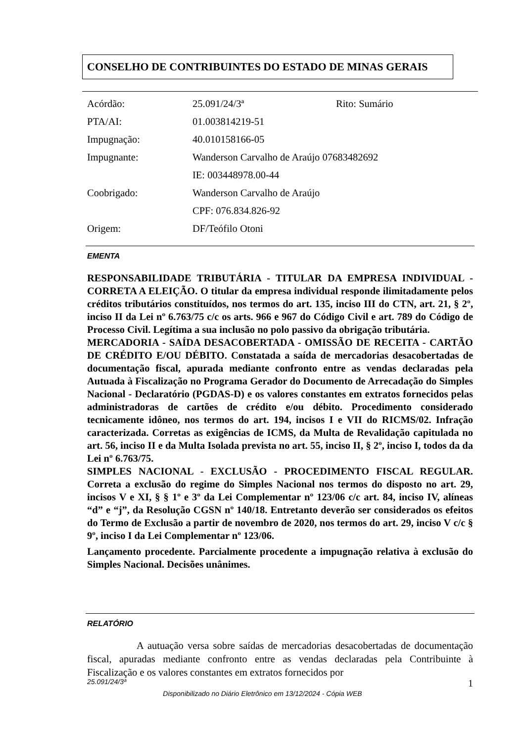CONSELHO DE CONTRIBUINTES DO ESTADO DE MINAS GERAIS
| Acórdão: | 25.091/24/3ª | Rito: Sumário |
| PTA/AI: | 01.003814219-51 | |
| Impugnação: | 40.010158166-05 | |
| Impugnante: | Wanderson Carvalho de Araújo 07683482692 | |
| | IE: 003448978.00-44 | |
| Coobrigado: | Wanderson Carvalho de Araújo | |
| | CPF: 076.834.826-92 | |
| Origem: | DF/Teófilo Otoni | |
EMENTA
RESPONSABILIDADE TRIBUTÁRIA - TITULAR DA EMPRESA INDIVIDUAL - CORRETA A ELEIÇÃO. O titular da empresa individual responde ilimitadamente pelos créditos tributários constituídos, nos termos do art. 135, inciso III do CTN, art. 21, § 2º, inciso II da Lei nº 6.763/75 c/c os arts. 966 e 967 do Código Civil e art. 789 do Código de Processo Civil. Legítima a sua inclusão no polo passivo da obrigação tributária.
MERCADORIA - SAÍDA DESACOBERTADA - OMISSÃO DE RECEITA - CARTÃO DE CRÉDITO E/OU DÉBITO. Constatada a saída de mercadorias desacobertadas de documentação fiscal, apurada mediante confronto entre as vendas declaradas pela Autuada à Fiscalização no Programa Gerador do Documento de Arrecadação do Simples Nacional - Declaratório (PGDAS-D) e os valores constantes em extratos fornecidos pelas administradoras de cartões de crédito e/ou débito. Procedimento considerado tecnicamente idôneo, nos termos do art. 194, incisos I e VII do RICMS/02. Infração caracterizada. Corretas as exigências de ICMS, da Multa de Revalidação capitulada no art. 56, inciso II e da Multa Isolada prevista no art. 55, inciso II, § 2º, inciso I, todos da da Lei nº 6.763/75.
SIMPLES NACIONAL - EXCLUSÃO - PROCEDIMENTO FISCAL REGULAR. Correta a exclusão do regime do Simples Nacional nos termos do disposto no art. 29, incisos V e XI, § § 1º e 3º da Lei Complementar nº 123/06 c/c art. 84, inciso IV, alíneas “d” e “j”, da Resolução CGSN nº 140/18. Entretanto deverão ser considerados os efeitos do Termo de Exclusão a partir de novembro de 2020, nos termos do art. 29, inciso V c/c § 9º, inciso I da Lei Complementar nº 123/06.
Lançamento procedente. Parcialmente procedente a impugnação relativa à exclusão do Simples Nacional. Decisões unânimes.
RELATÓRIO
A autuação versa sobre saídas de mercadorias desacobertadas de documentação fiscal, apuradas mediante confronto entre as vendas declaradas pela Contribuinte à Fiscalização e os valores constantes em extratos fornecidos por
25.091/24/3ª 1
Disponibilizado no Diário Eletrônico em 13/12/2024 - Cópia WEB